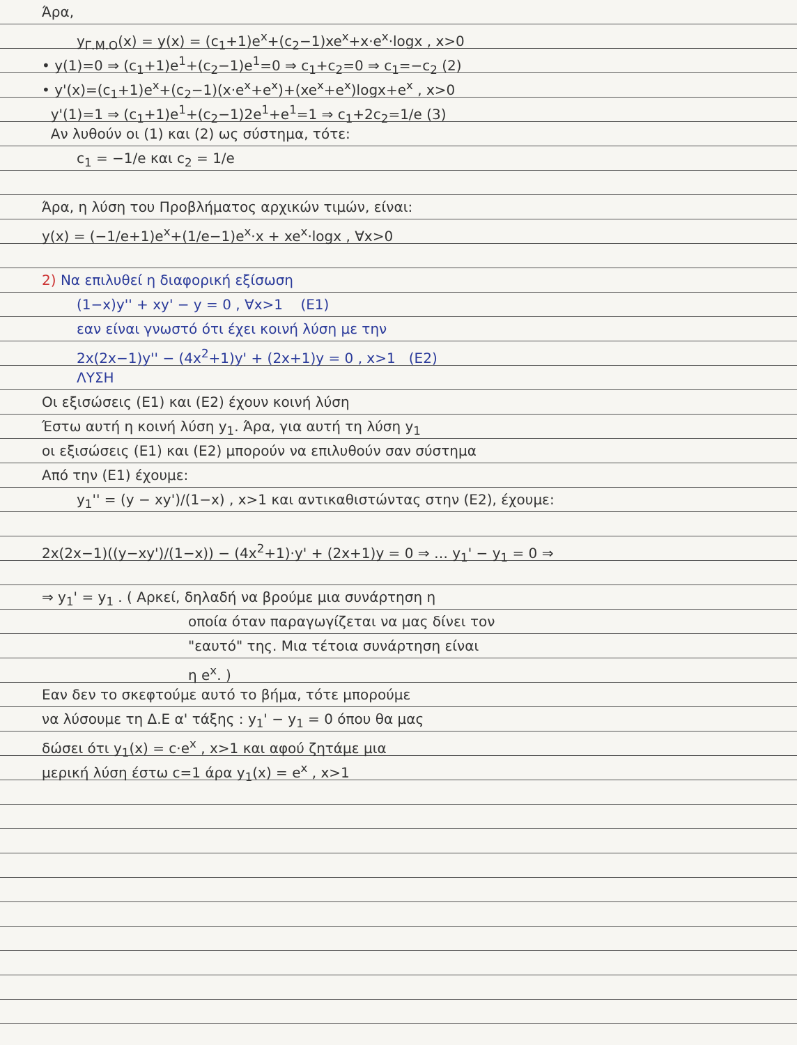Άρα,
y<sub>Γ.Μ.Ο</sub>(x) = y(x) = (c<sub>1</sub>+1)e<sup>x</sup>+(c<sub>2</sub>−1)xe<sup>x</sup>+x·e<sup>x</sup>·logx , x>0
• y(1)=0 ⇒ (c<sub>1</sub>+1)e<sup>1</sup>+(c<sub>2</sub>−1)e<sup>1</sup>=0 ⇒ c<sub>1</sub>+c<sub>2</sub>=0 ⇒ c<sub>1</sub>=−c<sub>2</sub> (2)
• y'(x)=(c<sub>1</sub>+1)e<sup>x</sup>+(c<sub>2</sub>−1)(x·e<sup>x</sup>+e<sup>x</sup>)+(xe<sup>x</sup>+e<sup>x</sup>)logx+e<sup>x</sup> , x>0
y'(1)=1 ⇒ (c<sub>1</sub>+1)e<sup>1</sup>+(c<sub>2</sub>−1)2e<sup>1</sup>+e<sup>1</sup>=1 ⇒ c<sub>1</sub>+2c<sub>2</sub>=1/e (3)
Αν λυθούν οι (1) και (2) ως σύστημα, τότε:
c<sub>1</sub> = −1/e και c<sub>2</sub> = 1/e
Άρα, η λύση του Προβλήματος αρχικών τιμών, είναι:
y(x) = (−1/e+1)e<sup>x</sup>+(1/e−1)e<sup>x</sup>·x + xe<sup>x</sup>·logx , ∀x>0
2) Να επιλυθεί η διαφορική εξίσωση
(1−x)y'' + xy' − y = 0 , ∀x>1 (Ε1)
εαν είναι γνωστό ότι έχει κοινή λύση με την
2x(2x−1)y'' − (4x<sup>2</sup>+1)y' + (2x+1)y = 0 , x>1 (Ε2)
ΛΥΣΗ
Οι εξισώσεις (Ε1) και (Ε2) έχουν κοινή λύση
Έστω αυτή η κοινή λύση y<sub>1</sub>. Άρα, για αυτή τη λύση y<sub>1</sub>
οι εξισώσεις (Ε1) και (Ε2) μπορούν να επιλυθούν σαν σύστημα
Από την (Ε1) έχουμε:
y<sub>1</sub>'' = (y − xy')/(1−x) , x>1 και αντικαθιστώντας στην (Ε2), έχουμε:
2x(2x−1)((y−xy')/(1−x)) − (4x<sup>2</sup>+1)·y' + (2x+1)y = 0 ⇒ … y<sub>1</sub>' − y<sub>1</sub> = 0 ⇒
⇒ y<sub>1</sub>' = y<sub>1</sub> . ( Αρκεί, δηλαδή να βρούμε μια συνάρτηση η
οποία όταν παραγωγίζεται να μας δίνει τον
"εαυτό" της. Μια τέτοια συνάρτηση είναι
η e<sup>x</sup>. )
Εαν δεν το σκεφτούμε αυτό το βήμα, τότε μπορούμε
να λύσουμε τη Δ.Ε α' τάξης : y<sub>1</sub>' − y<sub>1</sub> = 0 όπου θα μας
δώσει ότι y<sub>1</sub>(x) = c·e<sup>x</sup> , x>1 και αφού ζητάμε μια
μερική λύση έστω c=1 άρα y<sub>1</sub>(x) = e<sup>x</sup> , x>1